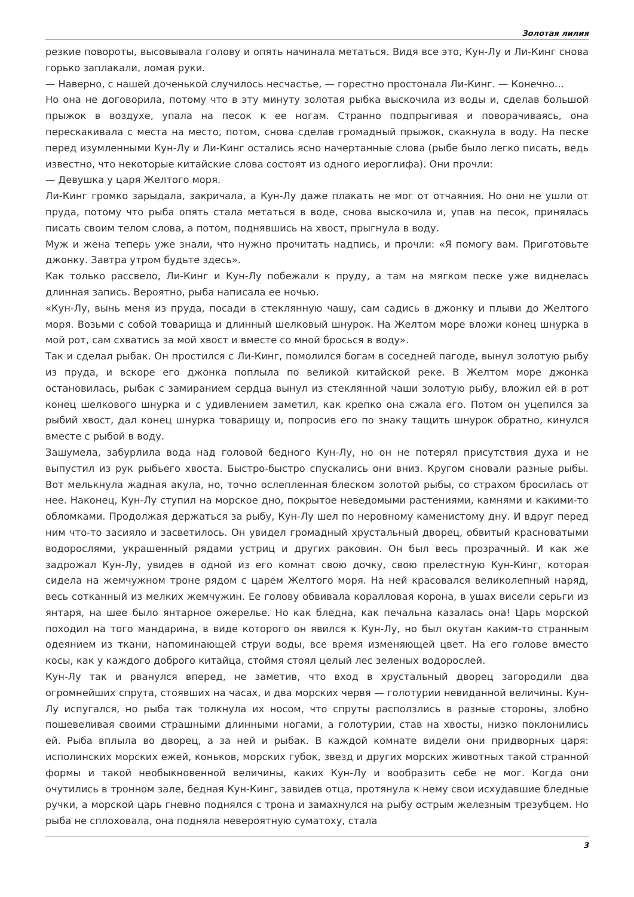Золотая лилия
резкие повороты, высовывала голову и опять начинала метаться. Видя все это, Кун-Лу и Ли-Кинг снова горько заплакали, ломая руки.
— Наверно, с нашей доченькой случилось несчастье, — горестно простонала Ли-Кинг. — Конечно…
Но она не договорила, потому что в эту минуту золотая рыбка выскочила из воды и, сделав большой прыжок в воздухе, упала на песок к ее ногам. Странно подпрыгивая и поворачиваясь, она перескакивала с места на место, потом, снова сделав громадный прыжок, скакнула в воду. На песке перед изумленными Кун-Лу и Ли-Кинг остались ясно начертанные слова (рыбе было легко писать, ведь известно, что некоторые китайские слова состоят из одного иероглифа). Они прочли:
— Девушка у царя Желтого моря.
Ли-Кинг громко зарыдала, закричала, а Кун-Лу даже плакать не мог от отчаяния. Но они не ушли от пруда, потому что рыба опять стала метаться в воде, снова выскочила и, упав на песок, принялась писать своим телом слова, а потом, поднявшись на хвост, прыгнула в воду.
Муж и жена теперь уже знали, что нужно прочитать надпись, и прочли: «Я помогу вам. Приготовьте джонку. Завтра утром будьте здесь».
Как только рассвело, Ли-Кинг и Кун-Лу побежали к пруду, а там на мягком песке уже виднелась длинная запись. Вероятно, рыба написала ее ночью.
«Кун-Лу, вынь меня из пруда, посади в стеклянную чашу, сам садись в джонку и плыви до Желтого моря. Возьми с собой товарища и длинный шелковый шнурок. На Желтом море вложи конец шнурка в мой рот, сам схватись за мой хвост и вместе со мной бросься в воду».
Так и сделал рыбак. Он простился с Ли-Кинг, помолился богам в соседней пагоде, вынул золотую рыбу из пруда, и вскоре его джонка поплыла по великой китайской реке. В Желтом море джонка остановилась, рыбак с замиранием сердца вынул из стеклянной чаши золотую рыбу, вложил ей в рот конец шелкового шнурка и с удивлением заметил, как крепко она сжала его. Потом он уцепился за рыбий хвост, дал конец шнурка товарищу и, попросив его по знаку тащить шнурок обратно, кинулся вместе с рыбой в воду.
Зашумела, забурлила вода над головой бедного Кун-Лу, но он не потерял присутствия духа и не выпустил из рук рыбьего хвоста. Быстро-быстро спускались они вниз. Кругом сновали разные рыбы. Вот мелькнула жадная акула, но, точно ослепленная блеском золотой рыбы, со страхом бросилась от нее. Наконец, Кун-Лу ступил на морское дно, покрытое неведомыми растениями, камнями и какими-то обломками. Продолжая держаться за рыбу, Кун-Лу шел по неровному каменистому дну. И вдруг перед ним что-то засияло и засветилось. Он увидел громадный хрустальный дворец, обвитый красноватыми водорослями, украшенный рядами устриц и других раковин. Он был весь прозрачный. И как же задрожал Кун-Лу, увидев в одной из его комнат свою дочку, свою прелестную Кун-Кинг, которая сидела на жемчужном троне рядом с царем Желтого моря. На ней красовался великолепный наряд, весь сотканный из мелких жемчужин. Ее голову обвивала коралловая корона, в ушах висели серьги из янтаря, на шее было янтарное ожерелье. Но как бледна, как печальна казалась она! Царь морской походил на того мандарина, в виде которого он явился к Кун-Лу, но был окутан каким-то странным одеянием из ткани, напоминающей струи воды, все время изменяющей цвет. На его голове вместо косы, как у каждого доброго китайца, стоймя стоял целый лес зеленых водорослей.
Кун-Лу так и рванулся вперед, не заметив, что вход в хрустальный дворец загородили два огромнейших спрута, стоявших на часах, и два морских червя — голотурии невиданной величины. Кун-Лу испугался, но рыба так толкнула их носом, что спруты расползлись в разные стороны, злобно пошевеливая своими страшными длинными ногами, а голотурии, став на хвосты, низко поклонились ей. Рыба вплыла во дворец, а за ней и рыбак. В каждой комнате видели они придворных царя: исполинских морских ежей, коньков, морских губок, звезд и других морских животных такой странной формы и такой необыкновенной величины, каких Кун-Лу и вообразить себе не мог. Когда они очутились в тронном зале, бедная Кун-Кинг, завидев отца, протянула к нему свои исхудавшие бледные ручки, а морской царь гневно поднялся с трона и замахнулся на рыбу острым железным трезубцем. Но рыба не сплоховала, она подняла невероятную суматоху, стала
3